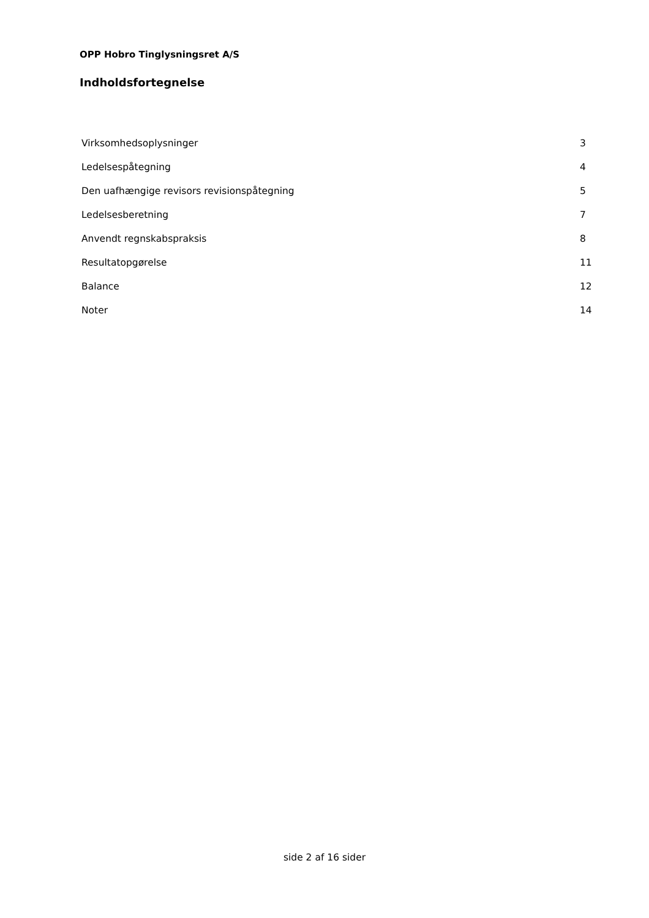OPP Hobro Tinglysningsret A/S
Indholdsfortegnelse
| Virksomhedsoplysninger | 3 |
| Ledelsespåtegning | 4 |
| Den uafhængige revisors revisionspåtegning | 5 |
| Ledelsesberetning | 7 |
| Anvendt regnskabspraksis | 8 |
| Resultatopgørelse | 11 |
| Balance | 12 |
| Noter | 14 |
side 2 af 16 sider